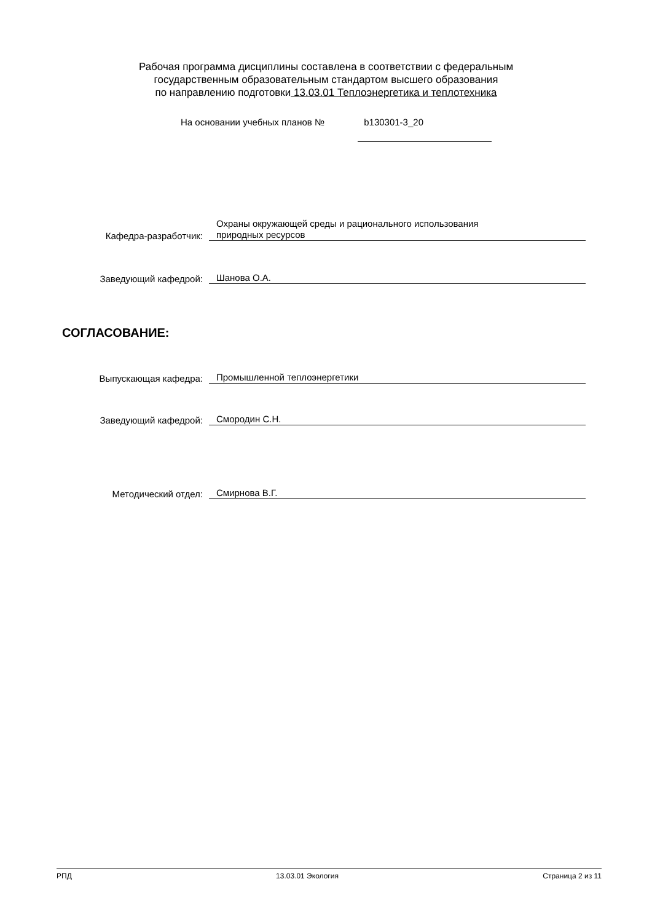Рабочая программа дисциплины составлена в соответствии с федеральным
государственным образовательным стандартом высшего образования
по направлению подготовки 13.03.01 Теплоэнергетика и теплотехника
На основании учебных планов № b130301-3_20
Кафедра-разработчик:
Охраны окружающей среды и рационального использования
природных ресурсов
Заведующий кафедрой:
Шанова О.А.
СОГЛАСОВАНИЕ:
Выпускающая кафедра:
Промышленной теплоэнергетики
Заведующий кафедрой:
Смородин С.Н.
Методический отдел:
Смирнова В.Г.
РПД 13.03.01 Экология Страница 2 из 11